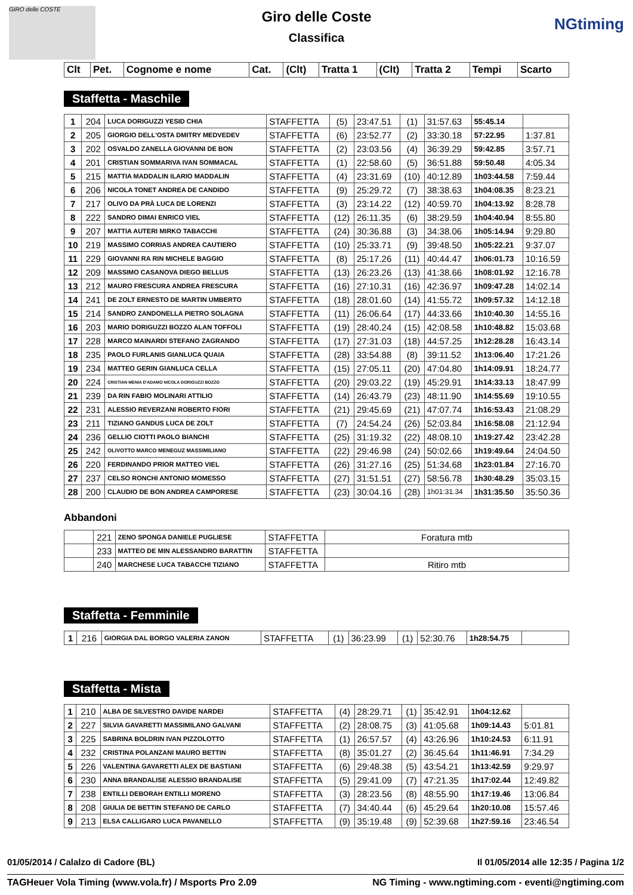GIRO delle COSTE
NGtiming
Giro delle Coste
Classifica
| Clt | Pet. | Cognome e nome | Cat. | (Clt) | Tratta 1 | (Clt) | Tratta 2 | Tempi | Scarto |
| --- | --- | --- | --- | --- | --- | --- | --- | --- | --- |
Staffetta - Maschile
| 1 | 204 | LUCA DORIGUZZI YESID CHIA | STAFFETTA | (5) | 23:47.51 | (1) | 31:57.63 | 55:45.14 | |
| 2 | 205 | GIORGIO DELL'OSTA DMITRY MEDVEDEV | STAFFETTA | (6) | 23:52.77 | (2) | 33:30.18 | 57:22.95 | 1:37.81 |
| 3 | 202 | OSVALDO ZANELLA GIOVANNI DE BON | STAFFETTA | (2) | 23:03.56 | (4) | 36:39.29 | 59:42.85 | 3:57.71 |
| 4 | 201 | CRISTIAN SOMMARIVA IVAN SOMMACAL | STAFFETTA | (1) | 22:58.60 | (5) | 36:51.88 | 59:50.48 | 4:05.34 |
| 5 | 215 | MATTIA MADDALIN ILARIO MADDALIN | STAFFETTA | (4) | 23:31.69 | (10) | 40:12.89 | 1h03:44.58 | 7:59.44 |
| 6 | 206 | NICOLA TONET ANDREA DE CANDIDO | STAFFETTA | (9) | 25:29.72 | (7) | 38:38.63 | 1h04:08.35 | 8:23.21 |
| 7 | 217 | OLIVO DA PRÀ LUCA DE LORENZI | STAFFETTA | (3) | 23:14.22 | (12) | 40:59.70 | 1h04:13.92 | 8:28.78 |
| 8 | 222 | SANDRO DIMAI ENRICO VIEL | STAFFETTA | (12) | 26:11.35 | (6) | 38:29.59 | 1h04:40.94 | 8:55.80 |
| 9 | 207 | MATTIA AUTERI MIRKO TABACCHI | STAFFETTA | (24) | 30:36.88 | (3) | 34:38.06 | 1h05:14.94 | 9:29.80 |
| 10 | 219 | MASSIMO CORRIAS ANDREA CAUTIERO | STAFFETTA | (10) | 25:33.71 | (9) | 39:48.50 | 1h05:22.21 | 9:37.07 |
| 11 | 229 | GIOVANNI RA RIN MICHELE BAGGIO | STAFFETTA | (8) | 25:17.26 | (11) | 40:44.47 | 1h06:01.73 | 10:16.59 |
| 12 | 209 | MASSIMO CASANOVA DIEGO BELLUS | STAFFETTA | (13) | 26:23.26 | (13) | 41:38.66 | 1h08:01.92 | 12:16.78 |
| 13 | 212 | MAURO FRESCURA ANDREA FRESCURA | STAFFETTA | (16) | 27:10.31 | (16) | 42:36.97 | 1h09:47.28 | 14:02.14 |
| 14 | 241 | DE ZOLT ERNESTO DE MARTIN UMBERTO | STAFFETTA | (18) | 28:01.60 | (14) | 41:55.72 | 1h09:57.32 | 14:12.18 |
| 15 | 214 | SANDRO ZANDONELLA PIETRO SOLAGNA | STAFFETTA | (11) | 26:06.64 | (17) | 44:33.66 | 1h10:40.30 | 14:55.16 |
| 16 | 203 | MARIO DORIGUZZI BOZZO ALAN TOFFOLI | STAFFETTA | (19) | 28:40.24 | (15) | 42:08.58 | 1h10:48.82 | 15:03.68 |
| 17 | 228 | MARCO MAINARDI STEFANO ZAGRANDO | STAFFETTA | (17) | 27:31.03 | (18) | 44:57.25 | 1h12:28.28 | 16:43.14 |
| 18 | 235 | PAOLO FURLANIS GIANLUCA QUAIA | STAFFETTA | (28) | 33:54.88 | (8) | 39:11.52 | 1h13:06.40 | 17:21.26 |
| 19 | 234 | MATTEO GERIN GIANLUCA CELLA | STAFFETTA | (15) | 27:05.11 | (20) | 47:04.80 | 1h14:09.91 | 18:24.77 |
| 20 | 224 | CRISTIAN MENIA D'ADAMO NICOLA DORIGUZZI BOZZO | STAFFETTA | (20) | 29:03.22 | (19) | 45:29.91 | 1h14:33.13 | 18:47.99 |
| 21 | 239 | DA RIN FABIO MOLINARI ATTILIO | STAFFETTA | (14) | 26:43.79 | (23) | 48:11.90 | 1h14:55.69 | 19:10.55 |
| 22 | 231 | ALESSIO REVERZANI ROBERTO FIORI | STAFFETTA | (21) | 29:45.69 | (21) | 47:07.74 | 1h16:53.43 | 21:08.29 |
| 23 | 211 | TIZIANO GANDUS LUCA DE ZOLT | STAFFETTA | (7) | 24:54.24 | (26) | 52:03.84 | 1h16:58.08 | 21:12.94 |
| 24 | 236 | GELLIO CIOTTI PAOLO BIANCHI | STAFFETTA | (25) | 31:19.32 | (22) | 48:08.10 | 1h19:27.42 | 23:42.28 |
| 25 | 242 | OLIVOTTO MARCO MENEGUZ MASSIMILIANO | STAFFETTA | (22) | 29:46.98 | (24) | 50:02.66 | 1h19:49.64 | 24:04.50 |
| 26 | 220 | FERDINANDO PRIOR MATTEO VIEL | STAFFETTA | (26) | 31:27.16 | (25) | 51:34.68 | 1h23:01.84 | 27:16.70 |
| 27 | 237 | CELSO RONCHI ANTONIO MOMESSO | STAFFETTA | (27) | 31:51.51 | (27) | 58:56.78 | 1h30:48.29 | 35:03.15 |
| 28 | 200 | CLAUDIO DE BON ANDREA CAMPORESE | STAFFETTA | (23) | 30:04.16 | (28) | 1h01:31.34 | 1h31:35.50 | 35:50.36 |
Abbandoni
| | 221 | ZENO SPONGA DANIELE PUGLIESE | STAFFETTA | Foratura mtb |
| | 233 | MATTEO DE MIN ALESSANDRO BARATTIN | STAFFETTA | |
| | 240 | MARCHESE LUCA TABACCHI TIZIANO | STAFFETTA | Ritiro mtb |
Staffetta - Femminile
| 1 | 216 | GIORGIA DAL BORGO VALERIA ZANON | STAFFETTA | (1) | 36:23.99 | (1) | 52:30.76 | 1h28:54.75 | |
Staffetta - Mista
| 1 | 210 | ALBA DE SILVESTRO DAVIDE NARDEI | STAFFETTA | (4) | 28:29.71 | (1) | 35:42.91 | 1h04:12.62 | |
| 2 | 227 | SILVIA GAVARETTI MASSIMILANO GALVANI | STAFFETTA | (2) | 28:08.75 | (3) | 41:05.68 | 1h09:14.43 | 5:01.81 |
| 3 | 225 | SABRINA BOLDRIN IVAN PIZZOLOTTO | STAFFETTA | (1) | 26:57.57 | (4) | 43:26.96 | 1h10:24.53 | 6:11.91 |
| 4 | 232 | CRISTINA POLANZANI MAURO BETTIN | STAFFETTA | (8) | 35:01.27 | (2) | 36:45.64 | 1h11:46.91 | 7:34.29 |
| 5 | 226 | VALENTINA GAVARETTI ALEX DE BASTIANI | STAFFETTA | (6) | 29:48.38 | (5) | 43:54.21 | 1h13:42.59 | 9:29.97 |
| 6 | 230 | ANNA BRANDALISE ALESSIO BRANDALISE | STAFFETTA | (5) | 29:41.09 | (7) | 47:21.35 | 1h17:02.44 | 12:49.82 |
| 7 | 238 | ENTILLI DEBORAH ENTILLI MORENO | STAFFETTA | (3) | 28:23.56 | (8) | 48:55.90 | 1h17:19.46 | 13:06.84 |
| 8 | 208 | GIULIA DE BETTIN STEFANO DE CARLO | STAFFETTA | (7) | 34:40.44 | (6) | 45:29.64 | 1h20:10.08 | 15:57.46 |
| 9 | 213 | ELSA CALLIGARO LUCA PAVANELLO | STAFFETTA | (9) | 35:19.48 | (9) | 52:39.68 | 1h27:59.16 | 23:46.54 |
01/05/2014 / Calalzo di Cadore (BL) Il 01/05/2014 alle 12:35 / Pagina 1/2
TAGHeuer Vola Timing (www.vola.fr) / Msports Pro 2.09 NG Timing - www.ngtiming.com - eventi@ngtiming.com